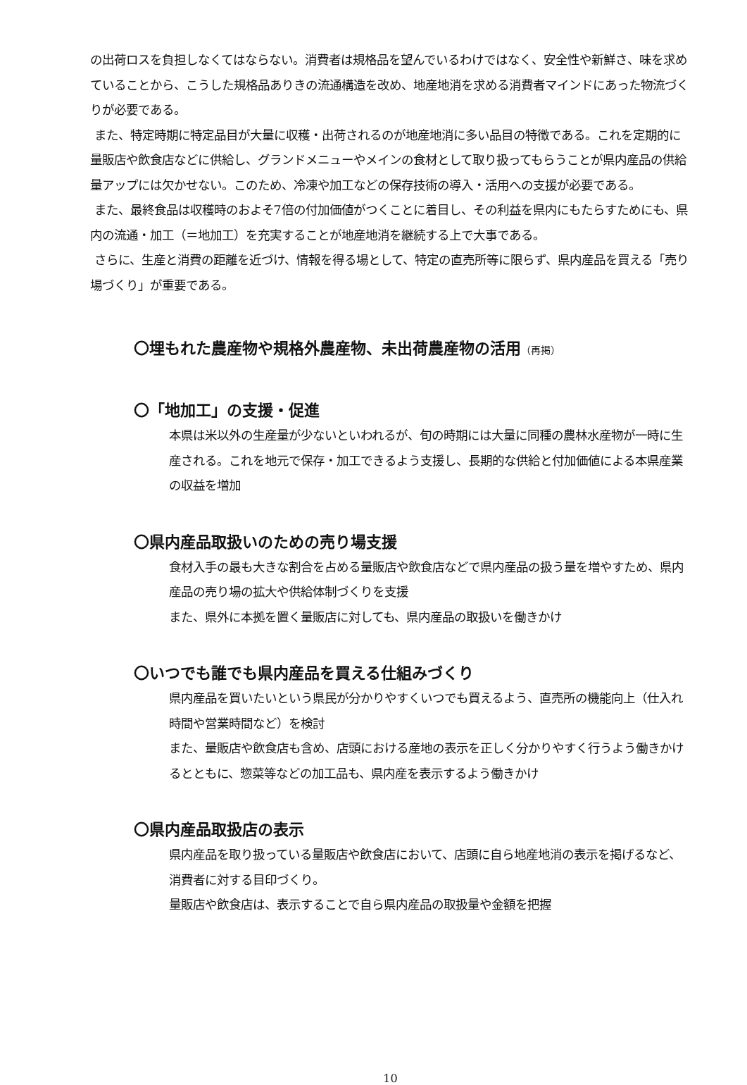の出荷ロスを負担しなくてはならない。消費者は規格品を望んでいるわけではなく、安全性や新鮮さ、味を求めていることから、こうした規格品ありきの流通構造を改め、地産地消を求める消費者マインドにあった物流づくりが必要である。
また、特定時期に特定品目が大量に収穫・出荷されるのが地産地消に多い品目の特徴である。これを定期的に量販店や飲食店などに供給し、グランドメニューやメインの食材として取り扱ってもらうことが県内産品の供給量アップには欠かせない。このため、冷凍や加工などの保存技術の導入・活用への支援が必要である。
また、最終食品は収穫時のおよそ7倍の付加価値がつくことに着目し、その利益を県内にもたらすためにも、県内の流通・加工（＝地加工）を充実することが地産地消を継続する上で大事である。
さらに、生産と消費の距離を近づけ、情報を得る場として、特定の直売所等に限らず、県内産品を買える「売り場づくり」が重要である。
〇埋もれた農産物や規格外農産物、未出荷農産物の活用（再掲）
〇「地加工」の支援・促進
本県は米以外の生産量が少ないといわれるが、旬の時期には大量に同種の農林水産物が一時に生産される。これを地元で保存・加工できるよう支援し、長期的な供給と付加価値による本県産業の収益を増加
〇県内産品取扱いのための売り場支援
食材入手の最も大きな割合を占める量販店や飲食店などで県内産品の扱う量を増やすため、県内産品の売り場の拡大や供給体制づくりを支援
また、県外に本拠を置く量販店に対しても、県内産品の取扱いを働きかけ
〇いつでも誰でも県内産品を買える仕組みづくり
県内産品を買いたいという県民が分かりやすくいつでも買えるよう、直売所の機能向上（仕入れ時間や営業時間など）を検討
また、量販店や飲食店も含め、店頭における産地の表示を正しく分かりやすく行うよう働きかけるとともに、惣菜等などの加工品も、県内産を表示するよう働きかけ
〇県内産品取扱店の表示
県内産品を取り扱っている量販店や飲食店において、店頭に自ら地産地消の表示を掲げるなど、消費者に対する目印づくり。
量販店や飲食店は、表示することで自ら県内産品の取扱量や金額を把握
10